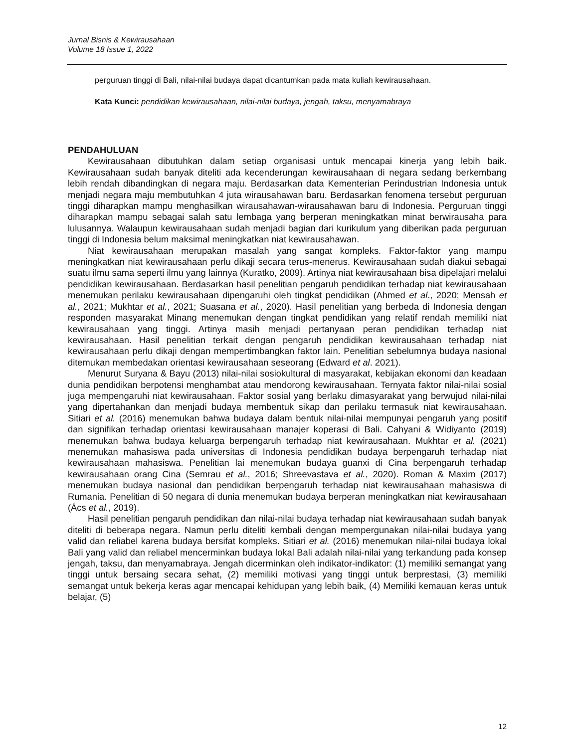Jurnal Bisnis & Kewirausahaan
Volume 18 Issue 1, 2022
perguruan tinggi di Bali, nilai-nilai budaya dapat dicantumkan pada mata kuliah kewirausahaan.
Kata Kunci: pendidikan kewirausahaan, nilai-nilai budaya, jengah, taksu, menyamabraya
PENDAHULUAN
Kewirausahaan dibutuhkan dalam setiap organisasi untuk mencapai kinerja yang lebih baik. Kewirausahaan sudah banyak diteliti ada kecenderungan kewirausahaan di negara sedang berkembang lebih rendah dibandingkan di negara maju. Berdasarkan data Kementerian Perindustrian Indonesia untuk menjadi negara maju membutuhkan 4 juta wirausahawan baru. Berdasarkan fenomena tersebut perguruan tinggi diharapkan mampu menghasilkan wirausahawan-wirausahawan baru di Indonesia. Perguruan tinggi diharapkan mampu sebagai salah satu lembaga yang berperan meningkatkan minat berwirausaha para lulusannya. Walaupun kewirausahaan sudah menjadi bagian dari kurikulum yang diberikan pada perguruan tinggi di Indonesia belum maksimal meningkatkan niat kewirausahawan.
Niat kewirausahaan merupakan masalah yang sangat kompleks. Faktor-faktor yang mampu meningkatkan niat kewirausahaan perlu dikaji secara terus-menerus. Kewirausahaan sudah diakui sebagai suatu ilmu sama seperti ilmu yang lainnya (Kuratko, 2009). Artinya niat kewirausahaan bisa dipelajari melalui pendidikan kewirausahaan. Berdasarkan hasil penelitian pengaruh pendidikan terhadap niat kewirausahaan menemukan perilaku kewirausahaan dipengaruhi oleh tingkat pendidikan (Ahmed et al., 2020; Mensah et al., 2021; Mukhtar et al., 2021; Suasana et al., 2020). Hasil penelitian yang berbeda di Indonesia dengan responden masyarakat Minang menemukan dengan tingkat pendidikan yang relatif rendah memiliki niat kewirausahaan yang tinggi. Artinya masih menjadi pertanyaan peran pendidikan terhadap niat kewirausahaan. Hasil penelitian terkait dengan pengaruh pendidikan kewirausahaan terhadap niat kewirausahaan perlu dikaji dengan mempertimbangkan faktor lain. Penelitian sebelumnya budaya nasional ditemukan membedakan orientasi kewirausahaan seseorang (Edward et al. 2021).
Menurut Suryana & Bayu (2013) nilai-nilai sosiokultural di masyarakat, kebijakan ekonomi dan keadaan dunia pendidikan berpotensi menghambat atau mendorong kewirausahaan. Ternyata faktor nilai-nilai sosial juga mempengaruhi niat kewirausahaan. Faktor sosial yang berlaku dimasyarakat yang berwujud nilai-nilai yang dipertahankan dan menjadi budaya membentuk sikap dan perilaku termasuk niat kewirausahaan. Sitiari et al. (2016) menemukan bahwa budaya dalam bentuk nilai-nilai mempunyai pengaruh yang positif dan signifikan terhadap orientasi kewirausahaan manajer koperasi di Bali. Cahyani & Widiyanto (2019) menemukan bahwa budaya keluarga berpengaruh terhadap niat kewirausahaan. Mukhtar et al. (2021) menemukan mahasiswa pada universitas di Indonesia pendidikan budaya berpengaruh terhadap niat kewirausahaan mahasiswa. Penelitian lai menemukan budaya guanxi di Cina berpengaruh terhadap kewirausahaan orang Cina (Semrau et al., 2016; Shreevastava et al., 2020). Roman & Maxim (2017) menemukan budaya nasional dan pendidikan berpengaruh terhadap niat kewirausahaan mahasiswa di Rumania. Penelitian di 50 negara di dunia menemukan budaya berperan meningkatkan niat kewirausahaan (Ács et al., 2019).
Hasil penelitian pengaruh pendidikan dan nilai-nilai budaya terhadap niat kewirausahaan sudah banyak diteliti di beberapa negara. Namun perlu diteliti kembali dengan mempergunakan nilai-nilai budaya yang valid dan reliabel karena budaya bersifat kompleks. Sitiari et al. (2016) menemukan nilai-nilai budaya lokal Bali yang valid dan reliabel mencerminkan budaya lokal Bali adalah nilai-nilai yang terkandung pada konsep jengah, taksu, dan menyamabraya. Jengah dicerminkan oleh indikator-indikator: (1) memiliki semangat yang tinggi untuk bersaing secara sehat, (2) memiliki motivasi yang tinggi untuk berprestasi, (3) memiliki semangat untuk bekerja keras agar mencapai kehidupan yang lebih baik, (4) Memiliki kemauan keras untuk belajar, (5)
12